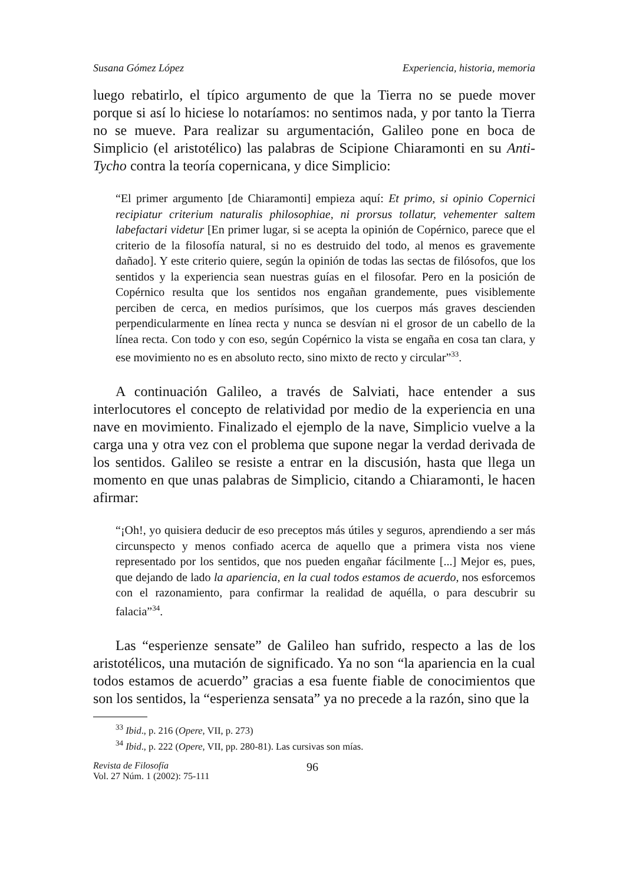Susana Gómez López Experiencia, historia, memoria
luego rebatirlo, el típico argumento de que la Tierra no se puede mover porque si así lo hiciese lo notaríamos: no sentimos nada, y por tanto la Tierra no se mueve. Para realizar su argumentación, Galileo pone en boca de Simplicio (el aristotélico) las palabras de Scipione Chiaramonti en su Anti-Tycho contra la teoría copernicana, y dice Simplicio:
“El primer argumento [de Chiaramonti] empieza aquí: Et primo, si opinio Copernici recipiatur criterium naturalis philosophiae, ni prorsus tollatur, vehementer saltem labefactari videtur [En primer lugar, si se acepta la opinión de Copérnico, parece que el criterio de la filosofía natural, si no es destruido del todo, al menos es gravemente dañado]. Y este criterio quiere, según la opinión de todas las sectas de filósofos, que los sentidos y la experiencia sean nuestras guías en el filosofar. Pero en la posición de Copérnico resulta que los sentidos nos engañan grandemente, pues visiblemente perciben de cerca, en medios purísimos, que los cuerpos más graves descienden perpendicularmente en línea recta y nunca se desvían ni el grosor de un cabello de la línea recta. Con todo y con eso, según Copérnico la vista se engaña en cosa tan clara, y ese movimiento no es en absoluto recto, sino mixto de recto y circular”<sup>33</sup>.
A continuación Galileo, a través de Salviati, hace entender a sus interlocutores el concepto de relatividad por medio de la experiencia en una nave en movimiento. Finalizado el ejemplo de la nave, Simplicio vuelve a la carga una y otra vez con el problema que supone negar la verdad derivada de los sentidos. Galileo se resiste a entrar en la discusión, hasta que llega un momento en que unas palabras de Simplicio, citando a Chiaramonti, le hacen afirmar:
“¡Oh!, yo quisiera deducir de eso preceptos más útiles y seguros, aprendiendo a ser más circunspecto y menos confiado acerca de aquello que a primera vista nos viene representado por los sentidos, que nos pueden engañar fácilmente [...] Mejor es, pues, que dejando de lado la apariencia, en la cual todos estamos de acuerdo, nos esforcemos con el razonamiento, para confirmar la realidad de aquélla, o para descubrir su falacia”<sup>34</sup>.
Las “esperienze sensate” de Galileo han sufrido, respecto a las de los aristotélicos, una mutación de significado. Ya no son “la apariencia en la cual todos estamos de acuerdo” gracias a esa fuente fiable de conocimientos que son los sentidos, la “esperienza sensata” ya no precede a la razón, sino que la
<sup>33</sup> Ibid., p. 216 (Opere, VII, p. 273)
<sup>34</sup> Ibid., p. 222 (Opere, VII, pp. 280-81). Las cursivas son mías.
Revista de Filosofía
Vol. 27 Núm. 1 (2002): 75-111
96